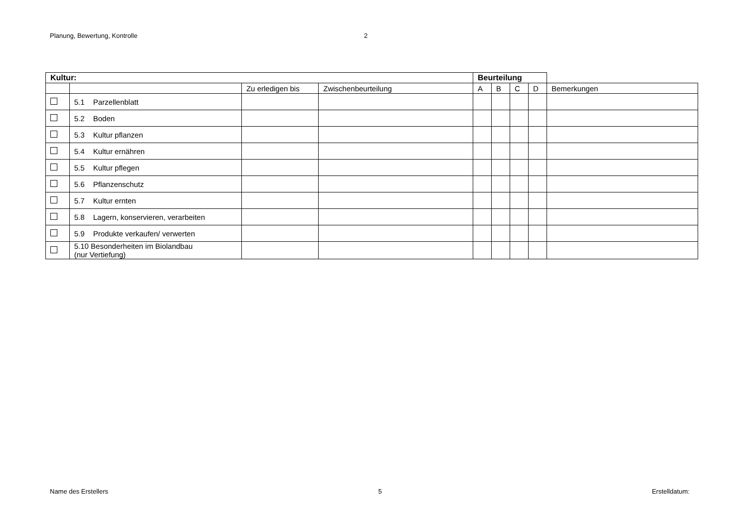Planung, Bewertung, Kontrolle 2
| Kultur: | | | | Beurteilung | | | | |
| --- | --- | --- | --- | --- | --- | --- | --- | --- |
| | | Zu erledigen bis | Zwischenbeurteilung | A | B | C | D | Bemerkungen |
| | 5.1 Parzellenblatt | | | | | | | |
| | 5.2 Boden | | | | | | | |
| | 5.3 Kultur pflanzen | | | | | | | |
| | 5.4 Kultur ernähren | | | | | | | |
| | 5.5 Kultur pflegen | | | | | | | |
| | 5.6 Pflanzenschutz | | | | | | | |
| | 5.7 Kultur ernten | | | | | | | |
| | 5.8 Lagern, konservieren, verarbeiten | | | | | | | |
| | 5.9 Produkte verkaufen/ verwerten | | | | | | | |
| | 5.10 Besonderheiten im Biolandbau (nur Vertiefung) | | | | | | | |
Name des Erstellers 5 Erstelldatum: